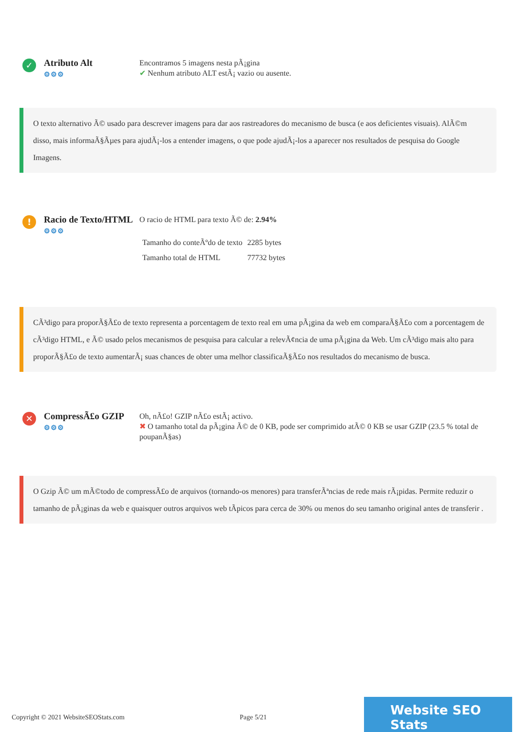✓
Atributo Alt
⚙⚙⚙
Encontramos 5 imagens nesta pÃ¡gina
✔ Nenhum atributo ALT estÃ¡ vazio ou ausente.
O texto alternativo Ã© usado para descrever imagens para dar aos rastreadores do mecanismo de busca (e aos deficientes visuais). AlÃ©m disso, mais informaÃ§Ãµes para ajudÃ¡-los a entender imagens, o que pode ajudÃ¡-los a aparecer nos resultados de pesquisa do Google Imagens.
!
Racio de Texto/HTML
⚙⚙⚙
O racio de HTML para texto Ã© de: 2.94%
| Tamanho do conteÃºdo de texto | 2285 bytes |
| Tamanho total de HTML | 77732 bytes |
CÃ³digo para proporÃ§Ã£o de texto representa a porcentagem de texto real em uma pÃ¡gina da web em comparaÃ§Ã£o com a porcentagem de cÃ³digo HTML, e Ã© usado pelos mecanismos de pesquisa para calcular a relevÃ¢ncia de uma pÃ¡gina da Web. Um cÃ³digo mais alto para proporÃ§Ã£o de texto aumentarÃ¡ suas chances de obter uma melhor classificaÃ§Ã£o nos resultados do mecanismo de busca.
✕
CompressÃ£o GZIP
⚙⚙⚙
Oh, nÃ£o! GZIP nÃ£o estÃ¡ activo.
✖ O tamanho total da pÃ¡gina Ã© de 0 KB, pode ser comprimido atÃ© 0 KB se usar GZIP (23.5 % total de poupanÃ§as)
O Gzip Ã© um mÃ©todo de compressÃ£o de arquivos (tornando-os menores) para transferÃªncias de rede mais rÃ¡pidas. Permite reduzir o tamanho de pÃ¡ginas da web e quaisquer outros arquivos web tÃpicos para cerca de 30% ou menos do seu tamanho original antes de transferir .
Copyright © 2021 WebsiteSEOStats.com Page 5/21
Website SEO Stats